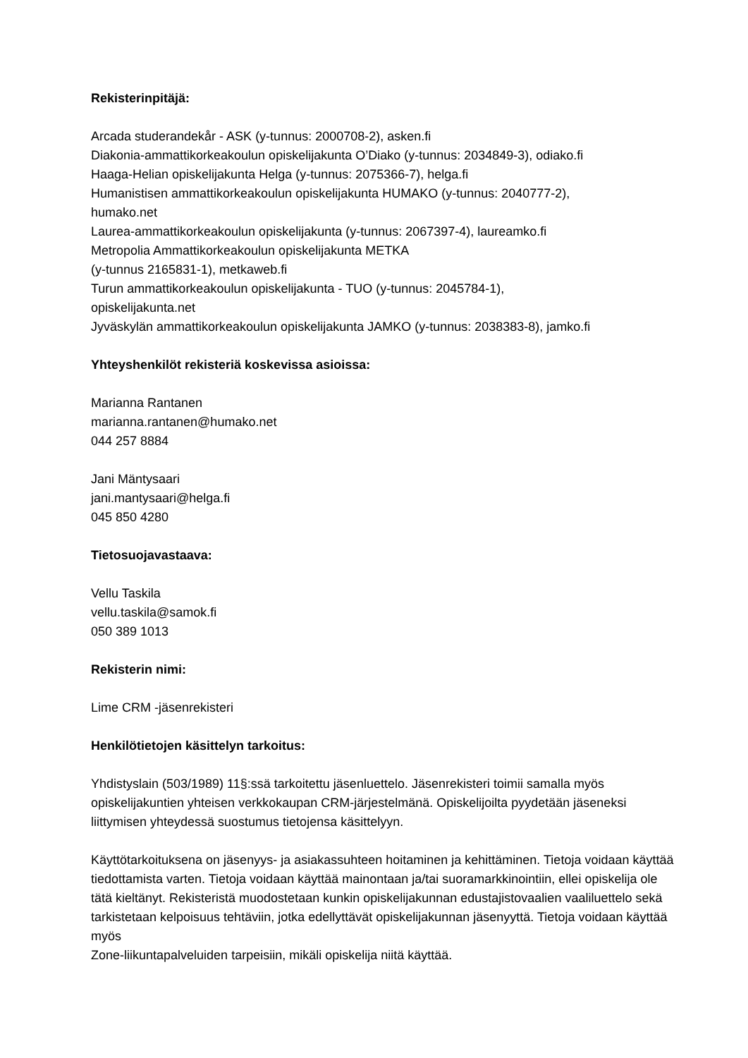Rekisterinpitäjä:
Arcada studerandekår - ASK (y-tunnus: 2000708-2), asken.fi
Diakonia-ammattikorkeakoulun opiskelijakunta O’Diako (y-tunnus: 2034849-3), odiako.fi
Haaga-Helian opiskelijakunta Helga (y-tunnus: 2075366-7), helga.fi
Humanistisen ammattikorkeakoulun opiskelijakunta HUMAKO (y-tunnus: 2040777-2),
humako.net
Laurea-ammattikorkeakoulun opiskelijakunta (y-tunnus: 2067397-4), laureamko.fi
Metropolia Ammattikorkeakoulun opiskelijakunta METKA
(y-tunnus 2165831-1), metkaweb.fi
Turun ammattikorkeakoulun opiskelijakunta - TUO (y-tunnus: 2045784-1),
opiskelijakunta.net
Jyväskylän ammattikorkeakoulun opiskelijakunta JAMKO (y-tunnus: 2038383-8), jamko.fi
Yhteyshenkilöt rekisteriä koskevissa asioissa:
Marianna Rantanen
marianna.rantanen@humako.net
044 257 8884
Jani Mäntysaari
jani.mantysaari@helga.fi
045 850 4280
Tietosuojavastaava:
Vellu Taskila
vellu.taskila@samok.fi
050 389 1013
Rekisterin nimi:
Lime CRM -jäsenrekisteri
Henkilötietojen käsittelyn tarkoitus:
Yhdistyslain (503/1989) 11§:ssä tarkoitettu jäsenluettelo. Jäsenrekisteri toimii samalla myös opiskelijakuntien yhteisen verkkokaupan CRM-järjestelmänä. Opiskelijoilta pyydetään jäseneksi liittymisen yhteydessä suostumus tietojensa käsittelyyn.
Käyttötarkoituksena on jäsenyys- ja asiakassuhteen hoitaminen ja kehittäminen. Tietoja voidaan käyttää tiedottamista varten. Tietoja voidaan käyttää mainontaan ja/tai suoramarkkinointiin, ellei opiskelija ole tätä kieltänyt. Rekisteristä muodostetaan kunkin opiskelijakunnan edustajistovaalien vaaliluettelo sekä tarkistetaan kelpoisuus tehtäviin, jotka edellyttävät opiskelijakunnan jäsenyyttä. Tietoja voidaan käyttää myös
Zone-liikuntapalveluiden tarpeisiin, mikäli opiskelija niitä käyttää.